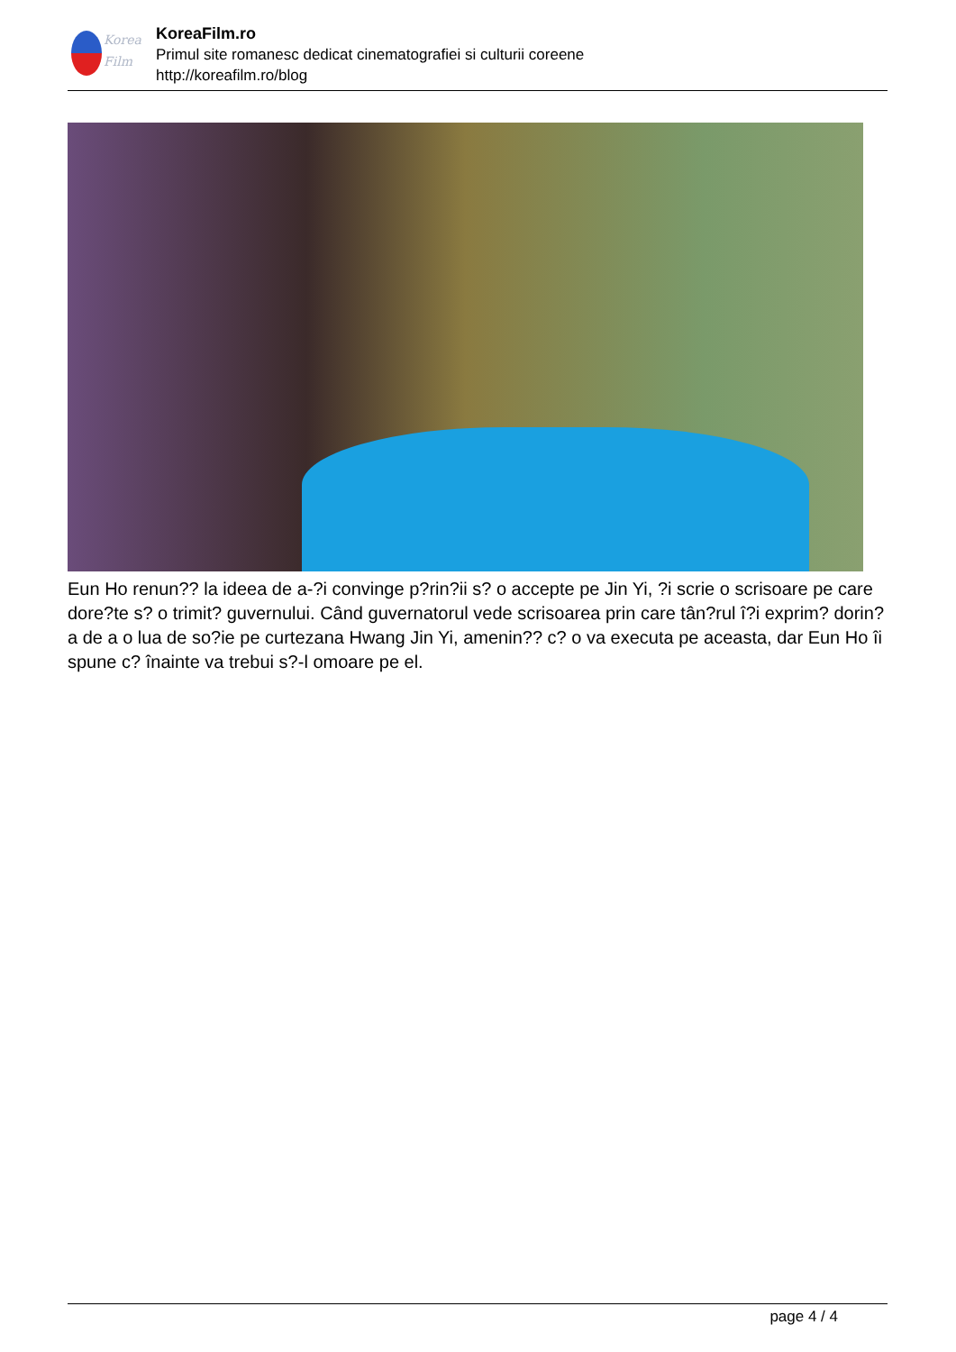Korea
Film
KoreaFilm.ro
Primul site romanesc dedicat cinematografiei si culturii coreene
http://koreafilm.ro/blog
Eun Ho renun?? la ideea de a-?i convinge p?rin?ii s? o accepte pe Jin Yi, ?i scrie o scrisoare pe care dore?te s? o trimit? guvernului. Când guvernatorul vede scrisoarea prin care tân?rul î?i exprim? dorin?a de a o lua de so?ie pe curtezana Hwang Jin Yi, amenin?? c? o va executa pe aceasta, dar Eun Ho îi spune c? înainte va trebui s?-l omoare pe el.
page 4 / 4